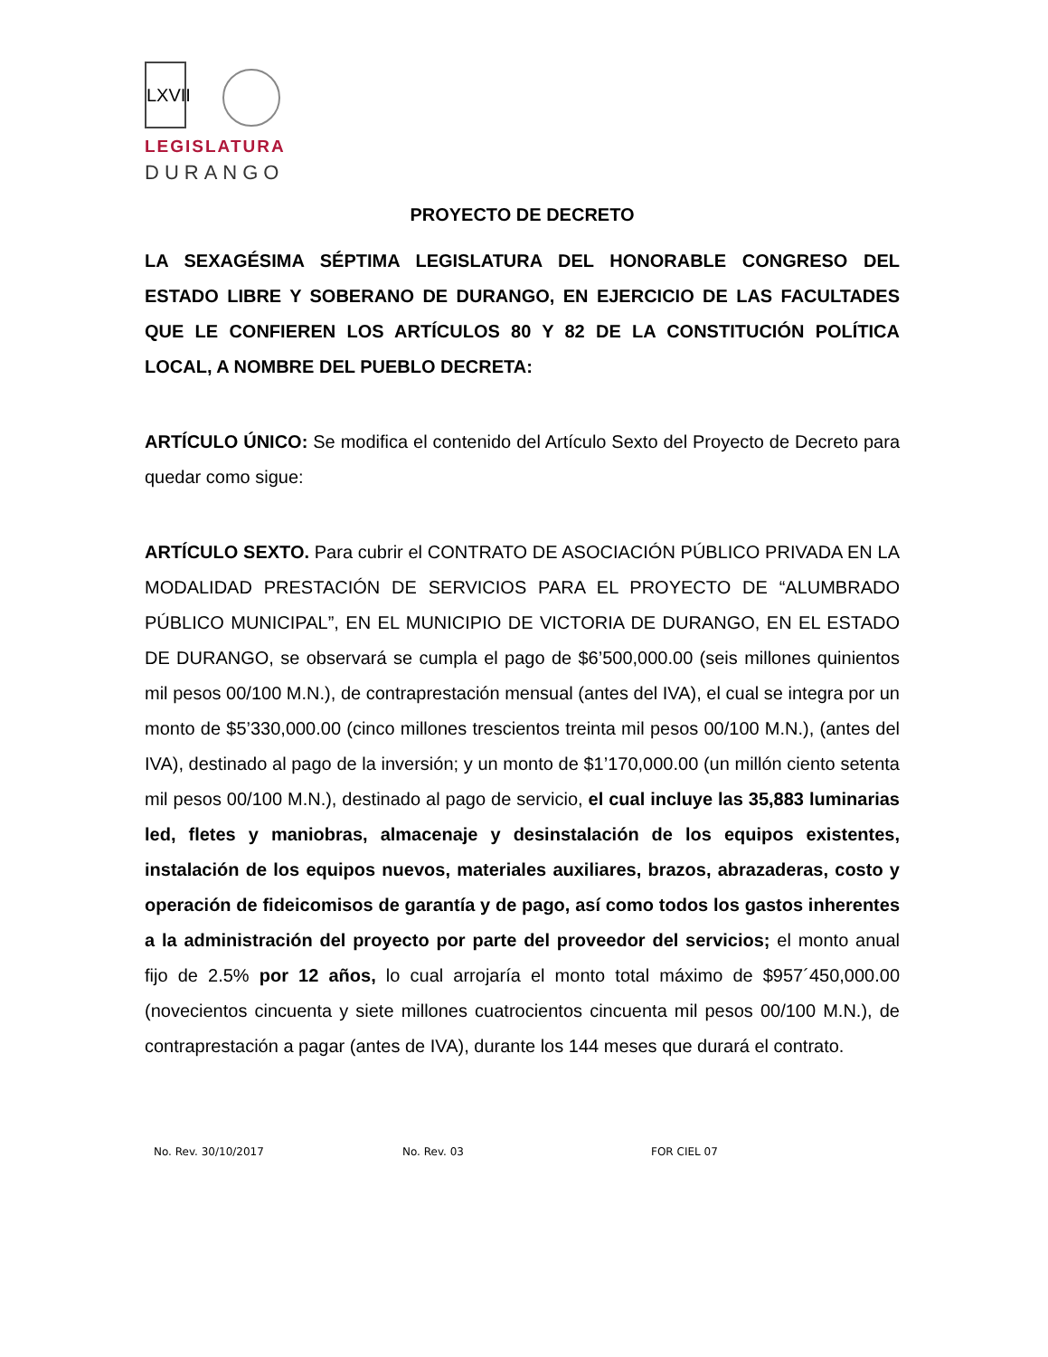LXVII
LEGISLATURA
DURANGO
PROYECTO DE DECRETO
LA SEXAGÉSIMA SÉPTIMA LEGISLATURA DEL HONORABLE CONGRESO DEL ESTADO LIBRE Y SOBERANO DE DURANGO, EN EJERCICIO DE LAS FACULTADES QUE LE CONFIEREN LOS ARTÍCULOS 80 Y 82 DE LA CONSTITUCIÓN POLÍTICA LOCAL, A NOMBRE DEL PUEBLO DECRETA:
ARTÍCULO ÚNICO: Se modifica el contenido del Artículo Sexto del Proyecto de Decreto para quedar como sigue:
ARTÍCULO SEXTO. Para cubrir el CONTRATO DE ASOCIACIÓN PÚBLICO PRIVADA EN LA MODALIDAD PRESTACIÓN DE SERVICIOS PARA EL PROYECTO DE “ALUMBRADO PÚBLICO MUNICIPAL”, EN EL MUNICIPIO DE VICTORIA DE DURANGO, EN EL ESTADO DE DURANGO, se observará se cumpla el pago de $6’500,000.00 (seis millones quinientos mil pesos 00/100 M.N.), de contraprestación mensual (antes del IVA), el cual se integra por un monto de $5’330,000.00 (cinco millones trescientos treinta mil pesos 00/100 M.N.), (antes del IVA), destinado al pago de la inversión; y un monto de $1’170,000.00 (un millón ciento setenta mil pesos 00/100 M.N.), destinado al pago de servicio, el cual incluye las 35,883 luminarias led, fletes y maniobras, almacenaje y desinstalación de los equipos existentes, instalación de los equipos nuevos, materiales auxiliares, brazos, abrazaderas, costo y operación de fideicomisos de garantía y de pago, así como todos los gastos inherentes a la administración del proyecto por parte del proveedor del servicios; el monto anual fijo de 2.5% por 12 años, lo cual arrojaría el monto total máximo de $957´450,000.00 (novecientos cincuenta y siete millones cuatrocientos cincuenta mil pesos 00/100 M.N.), de contraprestación a pagar (antes de IVA), durante los 144 meses que durará el contrato.
No. Rev. 30/10/2017 No. Rev. 03 FOR CIEL 07